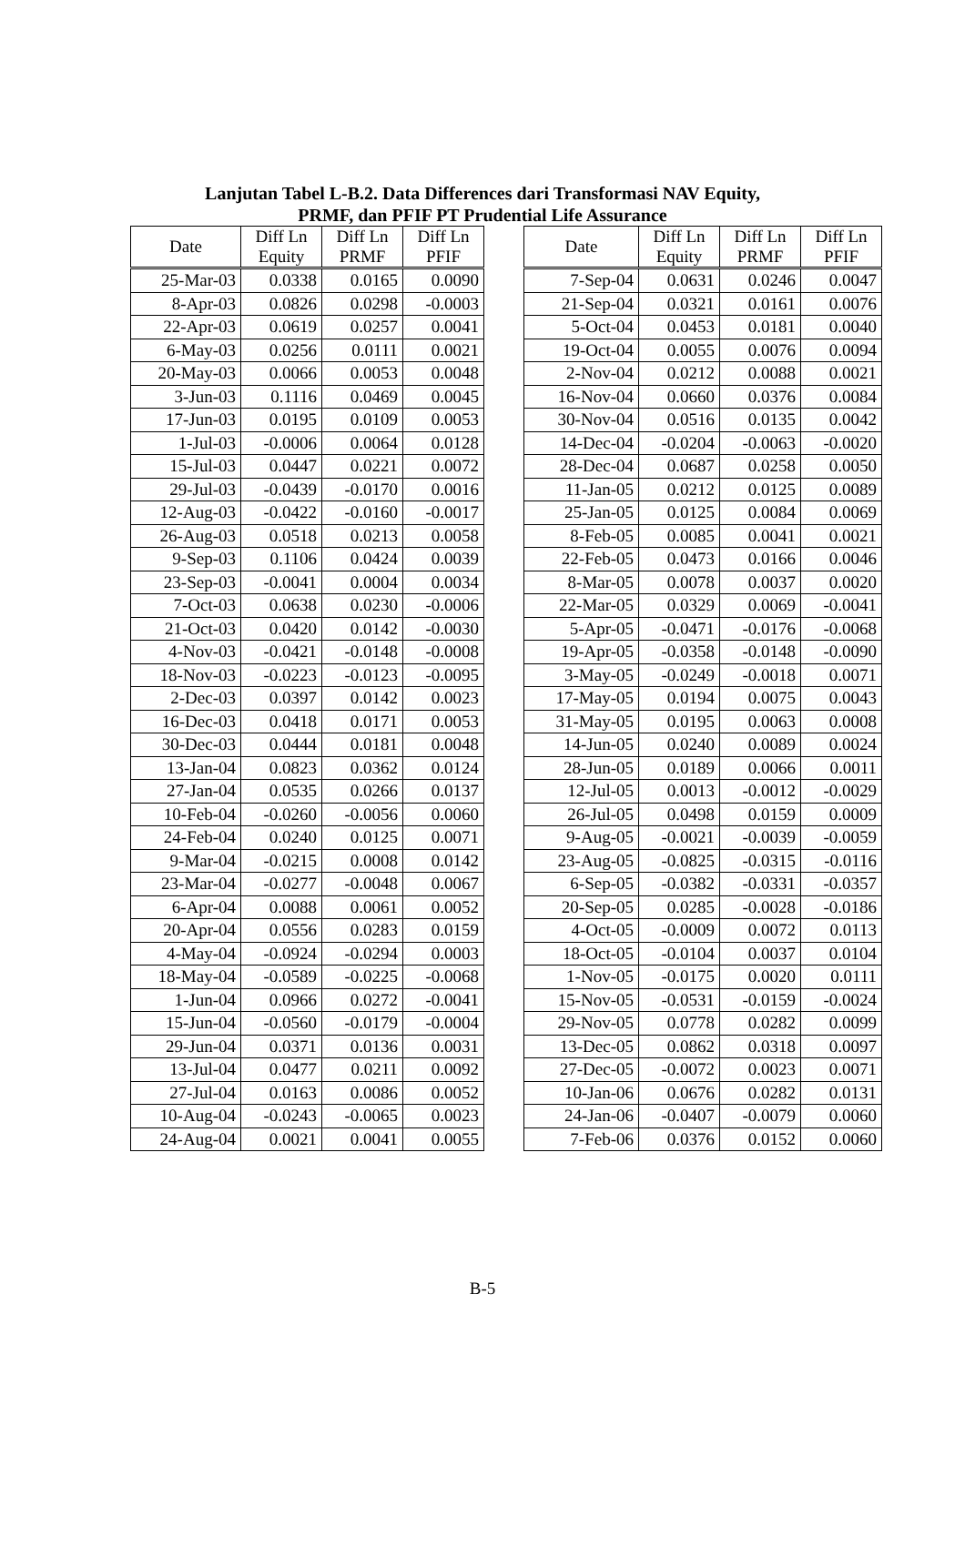Lanjutan Tabel L-B.2. Data Differences dari Transformasi NAV Equity,
PRMF, dan PFIF PT Prudential Life Assurance
| Date | Diff Ln Equity | Diff Ln PRMF | Diff Ln PFIF |
| --- | --- | --- | --- |
| 25-Mar-03 | 0.0338 | 0.0165 | 0.0090 |
| 8-Apr-03 | 0.0826 | 0.0298 | -0.0003 |
| 22-Apr-03 | 0.0619 | 0.0257 | 0.0041 |
| 6-May-03 | 0.0256 | 0.0111 | 0.0021 |
| 20-May-03 | 0.0066 | 0.0053 | 0.0048 |
| 3-Jun-03 | 0.1116 | 0.0469 | 0.0045 |
| 17-Jun-03 | 0.0195 | 0.0109 | 0.0053 |
| 1-Jul-03 | -0.0006 | 0.0064 | 0.0128 |
| 15-Jul-03 | 0.0447 | 0.0221 | 0.0072 |
| 29-Jul-03 | -0.0439 | -0.0170 | 0.0016 |
| 12-Aug-03 | -0.0422 | -0.0160 | -0.0017 |
| 26-Aug-03 | 0.0518 | 0.0213 | 0.0058 |
| 9-Sep-03 | 0.1106 | 0.0424 | 0.0039 |
| 23-Sep-03 | -0.0041 | 0.0004 | 0.0034 |
| 7-Oct-03 | 0.0638 | 0.0230 | -0.0006 |
| 21-Oct-03 | 0.0420 | 0.0142 | -0.0030 |
| 4-Nov-03 | -0.0421 | -0.0148 | -0.0008 |
| 18-Nov-03 | -0.0223 | -0.0123 | -0.0095 |
| 2-Dec-03 | 0.0397 | 0.0142 | 0.0023 |
| 16-Dec-03 | 0.0418 | 0.0171 | 0.0053 |
| 30-Dec-03 | 0.0444 | 0.0181 | 0.0048 |
| 13-Jan-04 | 0.0823 | 0.0362 | 0.0124 |
| 27-Jan-04 | 0.0535 | 0.0266 | 0.0137 |
| 10-Feb-04 | -0.0260 | -0.0056 | 0.0060 |
| 24-Feb-04 | 0.0240 | 0.0125 | 0.0071 |
| 9-Mar-04 | -0.0215 | 0.0008 | 0.0142 |
| 23-Mar-04 | -0.0277 | -0.0048 | 0.0067 |
| 6-Apr-04 | 0.0088 | 0.0061 | 0.0052 |
| 20-Apr-04 | 0.0556 | 0.0283 | 0.0159 |
| 4-May-04 | -0.0924 | -0.0294 | 0.0003 |
| 18-May-04 | -0.0589 | -0.0225 | -0.0068 |
| 1-Jun-04 | 0.0966 | 0.0272 | -0.0041 |
| 15-Jun-04 | -0.0560 | -0.0179 | -0.0004 |
| 29-Jun-04 | 0.0371 | 0.0136 | 0.0031 |
| 13-Jul-04 | 0.0477 | 0.0211 | 0.0092 |
| 27-Jul-04 | 0.0163 | 0.0086 | 0.0052 |
| 10-Aug-04 | -0.0243 | -0.0065 | 0.0023 |
| 24-Aug-04 | 0.0021 | 0.0041 | 0.0055 |
| Date | Diff Ln Equity | Diff Ln PRMF | Diff Ln PFIF |
| --- | --- | --- | --- |
| 7-Sep-04 | 0.0631 | 0.0246 | 0.0047 |
| 21-Sep-04 | 0.0321 | 0.0161 | 0.0076 |
| 5-Oct-04 | 0.0453 | 0.0181 | 0.0040 |
| 19-Oct-04 | 0.0055 | 0.0076 | 0.0094 |
| 2-Nov-04 | 0.0212 | 0.0088 | 0.0021 |
| 16-Nov-04 | 0.0660 | 0.0376 | 0.0084 |
| 30-Nov-04 | 0.0516 | 0.0135 | 0.0042 |
| 14-Dec-04 | -0.0204 | -0.0063 | -0.0020 |
| 28-Dec-04 | 0.0687 | 0.0258 | 0.0050 |
| 11-Jan-05 | 0.0212 | 0.0125 | 0.0089 |
| 25-Jan-05 | 0.0125 | 0.0084 | 0.0069 |
| 8-Feb-05 | 0.0085 | 0.0041 | 0.0021 |
| 22-Feb-05 | 0.0473 | 0.0166 | 0.0046 |
| 8-Mar-05 | 0.0078 | 0.0037 | 0.0020 |
| 22-Mar-05 | 0.0329 | 0.0069 | -0.0041 |
| 5-Apr-05 | -0.0471 | -0.0176 | -0.0068 |
| 19-Apr-05 | -0.0358 | -0.0148 | -0.0090 |
| 3-May-05 | -0.0249 | -0.0018 | 0.0071 |
| 17-May-05 | 0.0194 | 0.0075 | 0.0043 |
| 31-May-05 | 0.0195 | 0.0063 | 0.0008 |
| 14-Jun-05 | 0.0240 | 0.0089 | 0.0024 |
| 28-Jun-05 | 0.0189 | 0.0066 | 0.0011 |
| 12-Jul-05 | 0.0013 | -0.0012 | -0.0029 |
| 26-Jul-05 | 0.0498 | 0.0159 | 0.0009 |
| 9-Aug-05 | -0.0021 | -0.0039 | -0.0059 |
| 23-Aug-05 | -0.0825 | -0.0315 | -0.0116 |
| 6-Sep-05 | -0.0382 | -0.0331 | -0.0357 |
| 20-Sep-05 | 0.0285 | -0.0028 | -0.0186 |
| 4-Oct-05 | -0.0009 | 0.0072 | 0.0113 |
| 18-Oct-05 | -0.0104 | 0.0037 | 0.0104 |
| 1-Nov-05 | -0.0175 | 0.0020 | 0.0111 |
| 15-Nov-05 | -0.0531 | -0.0159 | -0.0024 |
| 29-Nov-05 | 0.0778 | 0.0282 | 0.0099 |
| 13-Dec-05 | 0.0862 | 0.0318 | 0.0097 |
| 27-Dec-05 | -0.0072 | 0.0023 | 0.0071 |
| 10-Jan-06 | 0.0676 | 0.0282 | 0.0131 |
| 24-Jan-06 | -0.0407 | -0.0079 | 0.0060 |
| 7-Feb-06 | 0.0376 | 0.0152 | 0.0060 |
B-5